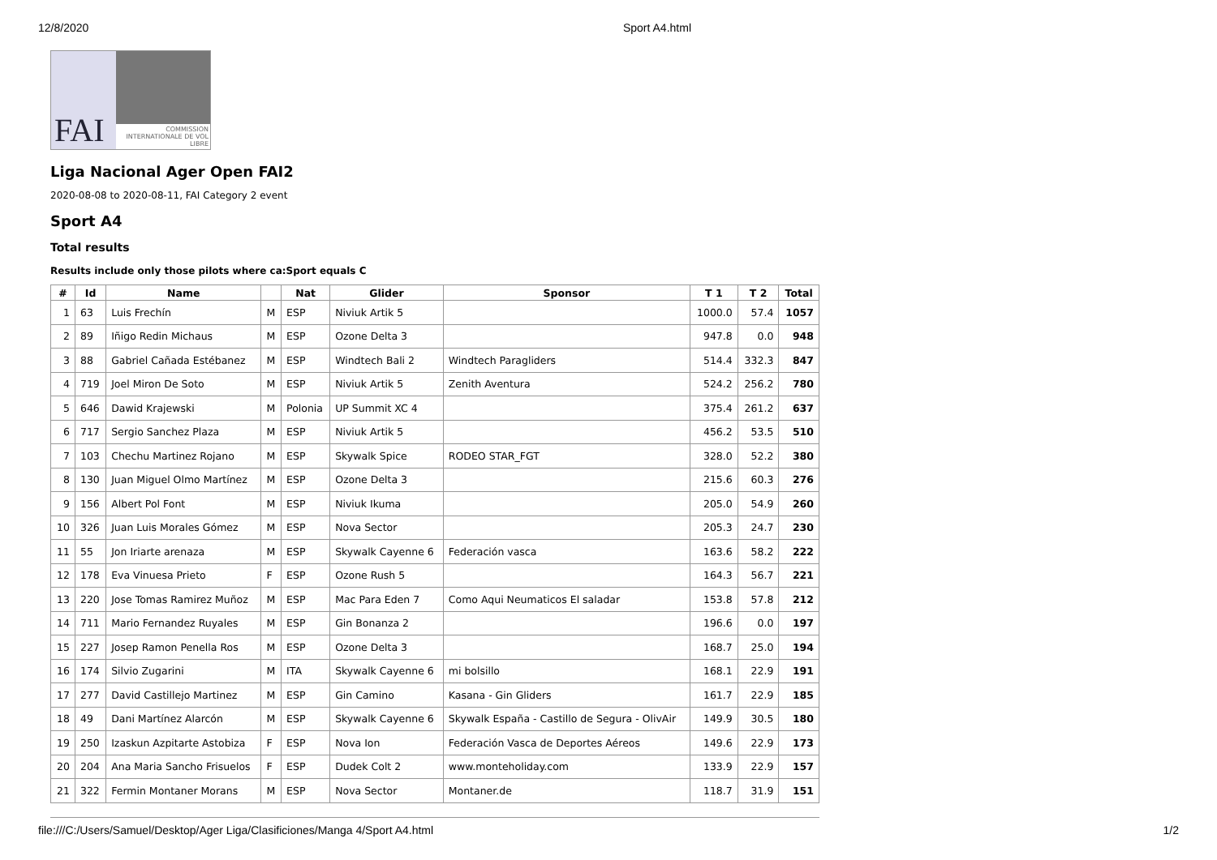12/8/2020 Sport A4.html
FAI
COMMISSION INTERNATIONALE DE VOL LIBRE
Liga Nacional Ager Open FAI2
2020-08-08 to 2020-08-11, FAI Category 2 event
Sport A4
Total results
Results include only those pilots where ca:Sport equals C
| # | Id | Name | | Nat | Glider | Sponsor | T 1 | T 2 | Total |
| --- | --- | --- | --- | --- | --- | --- | --- | --- | --- |
| 1 | 63 | Luis Frechín | M | ESP | Niviuk Artik 5 | | 1000.0 | 57.4 | 1057 |
| 2 | 89 | Iñigo Redin Michaus | M | ESP | Ozone Delta 3 | | 947.8 | 0.0 | 948 |
| 3 | 88 | Gabriel Cañada Estébanez | M | ESP | Windtech Bali 2 | Windtech Paragliders | 514.4 | 332.3 | 847 |
| 4 | 719 | Joel Miron De Soto | M | ESP | Niviuk Artik 5 | Zenith Aventura | 524.2 | 256.2 | 780 |
| 5 | 646 | Dawid Krajewski | M | Polonia | UP Summit XC 4 | | 375.4 | 261.2 | 637 |
| 6 | 717 | Sergio Sanchez Plaza | M | ESP | Niviuk Artik 5 | | 456.2 | 53.5 | 510 |
| 7 | 103 | Chechu Martinez Rojano | M | ESP | Skywalk Spice | RODEO STAR_FGT | 328.0 | 52.2 | 380 |
| 8 | 130 | Juan Miguel Olmo Martínez | M | ESP | Ozone Delta 3 | | 215.6 | 60.3 | 276 |
| 9 | 156 | Albert Pol Font | M | ESP | Niviuk Ikuma | | 205.0 | 54.9 | 260 |
| 10 | 326 | Juan Luis Morales Gómez | M | ESP | Nova Sector | | 205.3 | 24.7 | 230 |
| 11 | 55 | Jon Iriarte arenaza | M | ESP | Skywalk Cayenne 6 | Federación vasca | 163.6 | 58.2 | 222 |
| 12 | 178 | Eva Vinuesa Prieto | F | ESP | Ozone Rush 5 | | 164.3 | 56.7 | 221 |
| 13 | 220 | Jose Tomas Ramirez Muñoz | M | ESP | Mac Para Eden 7 | Como Aqui Neumaticos El saladar | 153.8 | 57.8 | 212 |
| 14 | 711 | Mario Fernandez Ruyales | M | ESP | Gin Bonanza 2 | | 196.6 | 0.0 | 197 |
| 15 | 227 | Josep Ramon Penella Ros | M | ESP | Ozone Delta 3 | | 168.7 | 25.0 | 194 |
| 16 | 174 | Silvio Zugarini | M | ITA | Skywalk Cayenne 6 | mi bolsillo | 168.1 | 22.9 | 191 |
| 17 | 277 | David Castillejo Martinez | M | ESP | Gin Camino | Kasana - Gin Gliders | 161.7 | 22.9 | 185 |
| 18 | 49 | Dani Martínez Alarcón | M | ESP | Skywalk Cayenne 6 | Skywalk España - Castillo de Segura - OlivAir | 149.9 | 30.5 | 180 |
| 19 | 250 | Izaskun Azpitarte Astobiza | F | ESP | Nova Ion | Federación Vasca de Deportes Aéreos | 149.6 | 22.9 | 173 |
| 20 | 204 | Ana Maria Sancho Frisuelos | F | ESP | Dudek Colt 2 | www.monteholiday.com | 133.9 | 22.9 | 157 |
| 21 | 322 | Fermin Montaner Morans | M | ESP | Nova Sector | Montaner.de | 118.7 | 31.9 | 151 |
file:///C:/Users/Samuel/Desktop/Ager Liga/Clasificiones/Manga 4/Sport A4.html 1/2